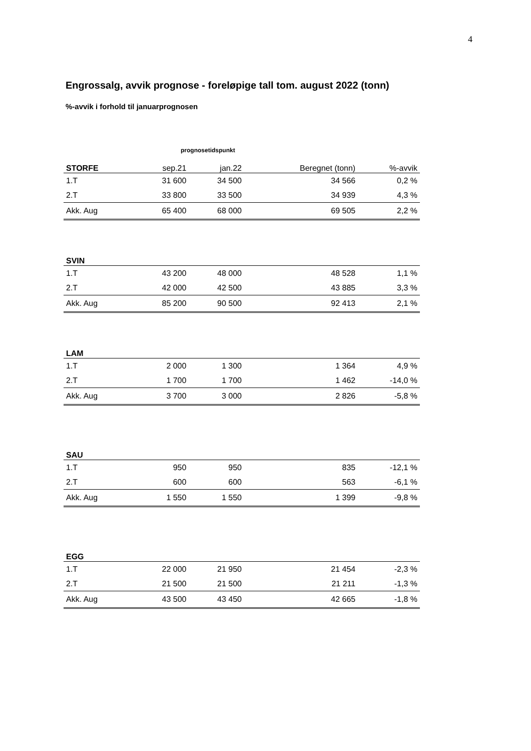4
Engrossalg, avvik prognose - foreløpige tall tom. august 2022 (tonn)
%-avvik i forhold til januarprognosen
prognosetidspunkt
| STORFE | sep.21 | jan.22 | Beregnet (tonn) | %-avvik |
| --- | --- | --- | --- | --- |
| 1.T | 31 600 | 34 500 | 34 566 | 0,2 % |
| 2.T | 33 800 | 33 500 | 34 939 | 4,3 % |
| Akk. Aug | 65 400 | 68 000 | 69 505 | 2,2 % |
| SVIN | | | | |
| 1.T | 43 200 | 48 000 | 48 528 | 1,1 % |
| 2.T | 42 000 | 42 500 | 43 885 | 3,3 % |
| Akk. Aug | 85 200 | 90 500 | 92 413 | 2,1 % |
| LAM | | | | |
| 1.T | 2 000 | 1 300 | 1 364 | 4,9 % |
| 2.T | 1 700 | 1 700 | 1 462 | -14,0 % |
| Akk. Aug | 3 700 | 3 000 | 2 826 | -5,8 % |
| SAU | | | | |
| 1.T | 950 | 950 | 835 | -12,1 % |
| 2.T | 600 | 600 | 563 | -6,1 % |
| Akk. Aug | 1 550 | 1 550 | 1 399 | -9,8 % |
| EGG | | | | |
| 1.T | 22 000 | 21 950 | 21 454 | -2,3 % |
| 2.T | 21 500 | 21 500 | 21 211 | -1,3 % |
| Akk. Aug | 43 500 | 43 450 | 42 665 | -1,8 % |